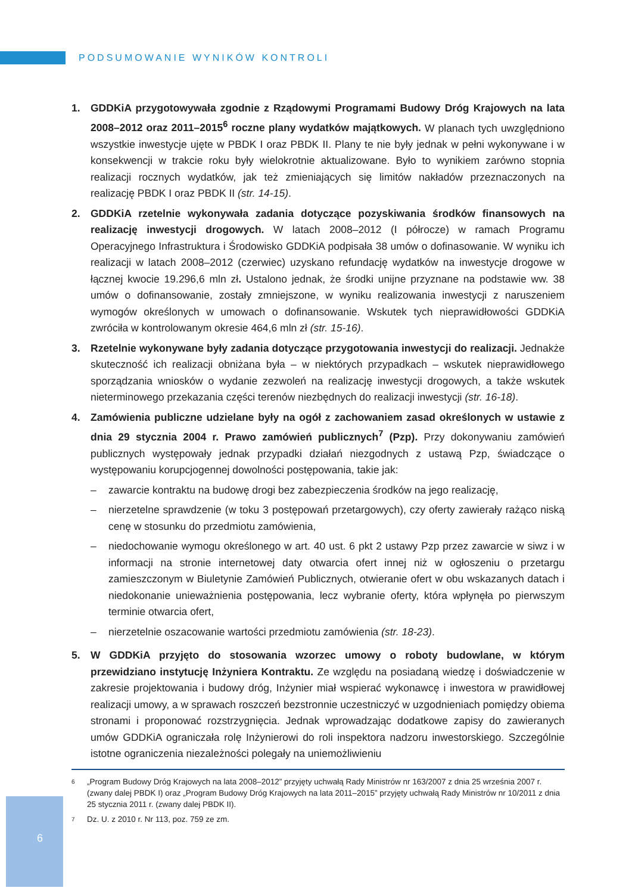PODSUMOWANIE WYNIKÓW KONTROLI
1. GDDKiA przygotowywała zgodnie z Rządowymi Programami Budowy Dróg Krajowych na lata 2008–2012 oraz 2011–2015<sup>6</sup> roczne plany wydatków majątkowych. W planach tych uwzględniono wszystkie inwestycje ujęte w PBDK I oraz PBDK II. Plany te nie były jednak w pełni wykonywane i w konsekwencji w trakcie roku były wielokrotnie aktualizowane. Było to wynikiem zarówno stopnia realizacji rocznych wydatków, jak też zmieniających się limitów nakładów przeznaczonych na realizację PBDK I oraz PBDK II (str. 14-15).
2. GDDKiA rzetelnie wykonywała zadania dotyczące pozyskiwania środków finansowych na realizację inwestycji drogowych. W latach 2008–2012 (I półrocze) w ramach Programu Operacyjnego Infrastruktura i Środowisko GDDKiA podpisała 38 umów o dofinasowanie. W wyniku ich realizacji w latach 2008–2012 (czerwiec) uzyskano refundację wydatków na inwestycje drogowe w łącznej kwocie 19.296,6 mln zł. Ustalono jednak, że środki unijne przyznane na podstawie ww. 38 umów o dofinansowanie, zostały zmniejszone, w wyniku realizowania inwestycji z naruszeniem wymogów określonych w umowach o dofinansowanie. Wskutek tych nieprawidłowości GDDKiA zwróciła w kontrolowanym okresie 464,6 mln zł (str. 15-16).
3. Rzetelnie wykonywane były zadania dotyczące przygotowania inwestycji do realizacji. Jednakże skuteczność ich realizacji obniżana była – w niektórych przypadkach – wskutek nieprawidłowego sporządzania wniosków o wydanie zezwoleń na realizację inwestycji drogowych, a także wskutek nieterminowego przekazania części terenów niezbędnych do realizacji inwestycji (str. 16-18).
4. Zamówienia publiczne udzielane były na ogół z zachowaniem zasad określonych w ustawie z dnia 29 stycznia 2004 r. Prawo zamówień publicznych<sup>7</sup> (Pzp). Przy dokonywaniu zamówień publicznych występowały jednak przypadki działań niezgodnych z ustawą Pzp, świadczące o występowaniu korupcjogennej dowolności postępowania, takie jak:
– zawarcie kontraktu na budowę drogi bez zabezpieczenia środków na jego realizację,
– nierzetelne sprawdzenie (w toku 3 postępowań przetargowych), czy oferty zawierały rażąco niską cenę w stosunku do przedmiotu zamówienia,
– niedochowanie wymogu określonego w art. 40 ust. 6 pkt 2 ustawy Pzp przez zawarcie w siwz i w informacji na stronie internetowej daty otwarcia ofert innej niż w ogłoszeniu o przetargu zamieszczonym w Biuletynie Zamówień Publicznych, otwieranie ofert w obu wskazanych datach i niedokonanie unieważnienia postępowania, lecz wybranie oferty, która wpłynęła po pierwszym terminie otwarcia ofert,
– nierzetelnie oszacowanie wartości przedmiotu zamówienia (str. 18-23).
5. W GDDKiA przyjęto do stosowania wzorzec umowy o roboty budowlane, w którym przewidziano instytucję Inżyniera Kontraktu. Ze względu na posiadaną wiedzę i doświadczenie w zakresie projektowania i budowy dróg, Inżynier miał wspierać wykonawcę i inwestora w prawidłowej realizacji umowy, a w sprawach roszczeń bezstronnie uczestniczyć w uzgodnieniach pomiędzy obiema stronami i proponować rozstrzygnięcia. Jednak wprowadzając dodatkowe zapisy do zawieranych umów GDDKiA ograniczała rolę Inżynierowi do roli inspektora nadzoru inwestorskiego. Szczególnie istotne ograniczenia niezależności polegały na uniemożliwieniu
6 „Program Budowy Dróg Krajowych na lata 2008–2012” przyjęty uchwałą Rady Ministrów nr 163/2007 z dnia 25 września 2007 r. (zwany dalej PBDK I) oraz „Program Budowy Dróg Krajowych na lata 2011–2015” przyjęty uchwałą Rady Ministrów nr 10/2011 z dnia 25 stycznia 2011 r. (zwany dalej PBDK II).
7 Dz. U. z 2010 r. Nr 113, poz. 759 ze zm.
6